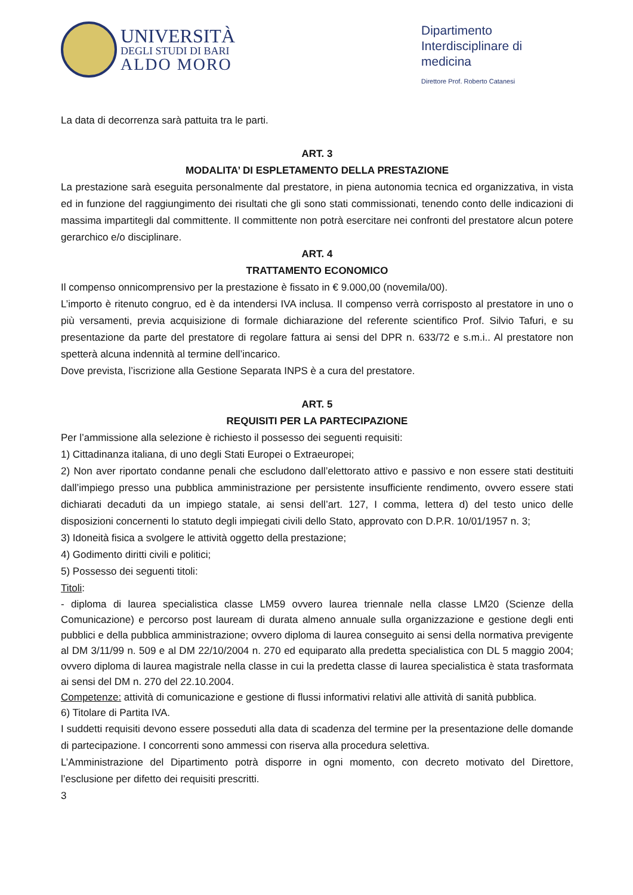UNIVERSITÀ
DEGLI STUDI DI BARI
ALDO MORO
Dipartimento Interdisciplinare di medicina
Direttore Prof. Roberto Catanesi
La data di decorrenza sarà pattuita tra le parti.
ART. 3
MODALITA’ DI ESPLETAMENTO DELLA PRESTAZIONE
La prestazione sarà eseguita personalmente dal prestatore, in piena autonomia tecnica ed organizzativa, in vista ed in funzione del raggiungimento dei risultati che gli sono stati commissionati, tenendo conto delle indicazioni di massima impartitegli dal committente. Il committente non potrà esercitare nei confronti del prestatore alcun potere gerarchico e/o disciplinare.
ART. 4
TRATTAMENTO ECONOMICO
Il compenso onnicomprensivo per la prestazione è fissato in € 9.000,00 (novemila/00).
L’importo è ritenuto congruo, ed è da intendersi IVA inclusa. Il compenso verrà corrisposto al prestatore in uno o più versamenti, previa acquisizione di formale dichiarazione del referente scientifico Prof. Silvio Tafuri, e su presentazione da parte del prestatore di regolare fattura ai sensi del DPR n. 633/72 e s.m.i.. Al prestatore non spetterà alcuna indennità al termine dell’incarico.
Dove prevista, l’iscrizione alla Gestione Separata INPS è a cura del prestatore.
ART. 5
REQUISITI PER LA PARTECIPAZIONE
Per l’ammissione alla selezione è richiesto il possesso dei seguenti requisiti:
1) Cittadinanza italiana, di uno degli Stati Europei o Extraeuropei;
2) Non aver riportato condanne penali che escludono dall’elettorato attivo e passivo e non essere stati destituiti dall’impiego presso una pubblica amministrazione per persistente insufficiente rendimento, ovvero essere stati dichiarati decaduti da un impiego statale, ai sensi dell’art. 127, I comma, lettera d) del testo unico delle disposizioni concernenti lo statuto degli impiegati civili dello Stato, approvato con D.P.R. 10/01/1957 n. 3;
3) Idoneità fisica a svolgere le attività oggetto della prestazione;
4) Godimento diritti civili e politici;
5) Possesso dei seguenti titoli:
Titoli:
- diploma di laurea specialistica classe LM59 ovvero laurea triennale nella classe LM20 (Scienze della Comunicazione) e percorso post lauream di durata almeno annuale sulla organizzazione e gestione degli enti pubblici e della pubblica amministrazione; ovvero diploma di laurea conseguito ai sensi della normativa previgente al DM 3/11/99 n. 509 e al DM 22/10/2004 n. 270 ed equiparato alla predetta specialistica con DL 5 maggio 2004; ovvero diploma di laurea magistrale nella classe in cui la predetta classe di laurea specialistica è stata trasformata ai sensi del DM n. 270 del 22.10.2004.
Competenze: attività di comunicazione e gestione di flussi informativi relativi alle attività di sanità pubblica.
6) Titolare di Partita IVA.
I suddetti requisiti devono essere posseduti alla data di scadenza del termine per la presentazione delle domande di partecipazione. I concorrenti sono ammessi con riserva alla procedura selettiva.
L’Amministrazione del Dipartimento potrà disporre in ogni momento, con decreto motivato del Direttore, l’esclusione per difetto dei requisiti prescritti.
3